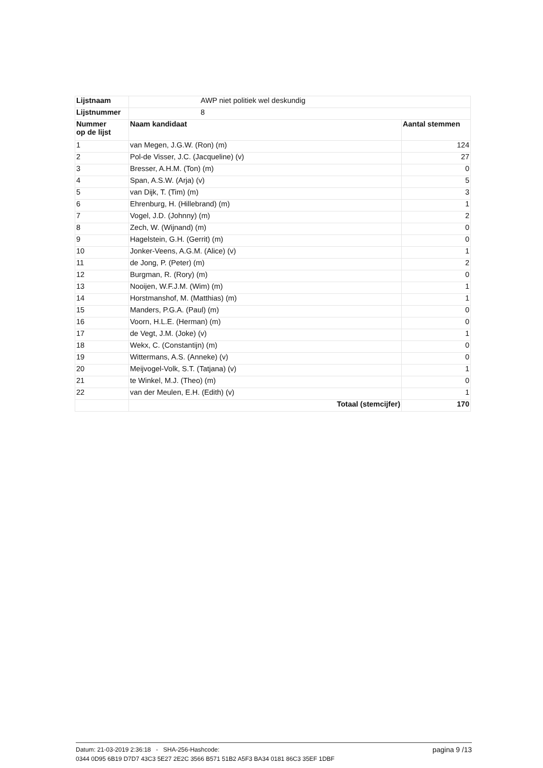| Lijstnaam | AWP niet politiek wel deskundig | |
| Lijstnummer | 8 | |
| Nummer op de lijst | Naam kandidaat | Aantal stemmen |
| 1 | van Megen, J.G.W. (Ron) (m) | 124 |
| 2 | Pol-de Visser, J.C. (Jacqueline) (v) | 27 |
| 3 | Bresser, A.H.M. (Ton) (m) | 0 |
| 4 | Span, A.S.W. (Arja) (v) | 5 |
| 5 | van Dijk, T. (Tim) (m) | 3 |
| 6 | Ehrenburg, H. (Hillebrand) (m) | 1 |
| 7 | Vogel, J.D. (Johnny) (m) | 2 |
| 8 | Zech, W. (Wijnand) (m) | 0 |
| 9 | Hagelstein, G.H. (Gerrit) (m) | 0 |
| 10 | Jonker-Veens, A.G.M. (Alice) (v) | 1 |
| 11 | de Jong, P. (Peter) (m) | 2 |
| 12 | Burgman, R. (Rory) (m) | 0 |
| 13 | Nooijen, W.F.J.M. (Wim) (m) | 1 |
| 14 | Horstmanshof, M. (Matthias) (m) | 1 |
| 15 | Manders, P.G.A. (Paul) (m) | 0 |
| 16 | Voorn, H.L.E. (Herman) (m) | 0 |
| 17 | de Vegt, J.M. (Joke) (v) | 1 |
| 18 | Wekx, C. (Constantijn) (m) | 0 |
| 19 | Wittermans, A.S. (Anneke) (v) | 0 |
| 20 | Meijvogel-Volk, S.T. (Tatjana) (v) | 1 |
| 21 | te Winkel, M.J. (Theo) (m) | 0 |
| 22 | van der Meulen, E.H. (Edith) (v) | 1 |
| | Totaal (stemcijfer) | 170 |
pagina 9 /13 Datum: 21-03-2019 2:36:18 - SHA-256-Hashcode:
0344 0D95 6B19 D7D7 43C3 5E27 2E2C 3566 B571 51B2 A5F3 BA34 0181 86C3 35EF 1DBF